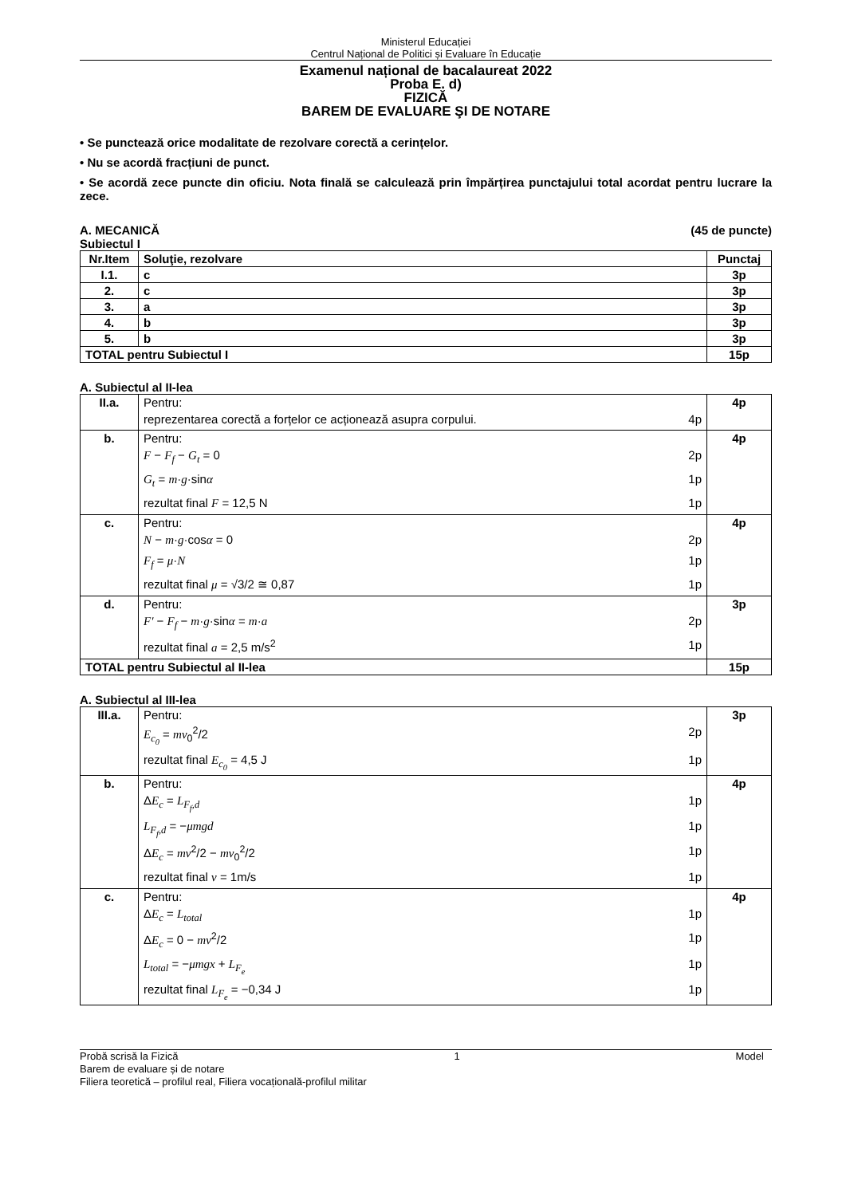Ministerul Educației
Centrul Național de Politici și Evaluare în Educație
Examenul național de bacalaureat 2022
Proba E. d)
FIZICĂ
BAREM DE EVALUARE ŞI DE NOTARE
• Se punctează orice modalitate de rezolvare corectă a cerințelor.
• Nu se acordă fracțiuni de punct.
• Se acordă zece puncte din oficiu. Nota finală se calculează prin împărțirea punctajului total acordat pentru lucrare la zece.
A. MECANICĂ (45 de puncte)
Subiectul I
| Nr.Item | Soluţie, rezolvare | Punctaj |
| --- | --- | --- |
| I.1. | c | 3p |
| 2. | c | 3p |
| 3. | a | 3p |
| 4. | b | 3p |
| 5. | b | 3p |
| TOTAL pentru Subiectul I | | 15p |
A. Subiectul al II-lea
| II.a. | Pentru: reprezentarea corectă a forțelor ce acționează asupra corpului. 4p | 4p |
| b. | Pentru: F − F<sub>f</sub> − G<sub>t</sub> = 0 2p G<sub>t</sub> = m · g ·sin α 1p rezultat final F = 12,5 N 1p | 4p |
| c. | Pentru: N − m · g ·cos α = 0 2p F<sub>f</sub> = μ · N 1p rezultat final μ = √3/2 ≅ 0,87 1p | 4p |
| d. | Pentru: F′ − F<sub>f</sub> − m · g ·sin α = m · a 2p rezultat final a = 2,5 m/s<sup>2</sup> 1p | 3p |
| TOTAL pentru Subiectul al II-lea | | 15p |
A. Subiectul al III-lea
| III.a. | Pentru: E<sub>c<sub>0</sub></sub> = mv<sub>0</sub><sup>2</sup>/2 2p rezultat final E<sub>c<sub>0</sub></sub> = 4,5 J 1p | 3p |
| b. | Pentru: Δ E<sub>c</sub> = L<sub>F<sub>f</sub>,d</sub> 1p L<sub>F<sub>f</sub>,d</sub> = − μmgd 1p Δ E<sub>c</sub> = mv<sup>2</sup>/2 − mv<sub>0</sub><sup>2</sup>/2 1p rezultat final v = 1m/s 1p | 4p |
| c. | Pentru: Δ E<sub>c</sub> = L<sub>total</sub> 1p Δ E<sub>c</sub> = 0 − mv<sup>2</sup>/2 1p L<sub>total</sub> = − μmgx + L<sub>F<sub>e</sub></sub> 1p rezultat final L<sub>F<sub>e</sub></sub> = −0,34 J 1p | 4p |
Probă scrisă la Fizică 1 Model
Barem de evaluare și de notare
Filiera teoretică – profilul real, Filiera vocațională-profilul militar